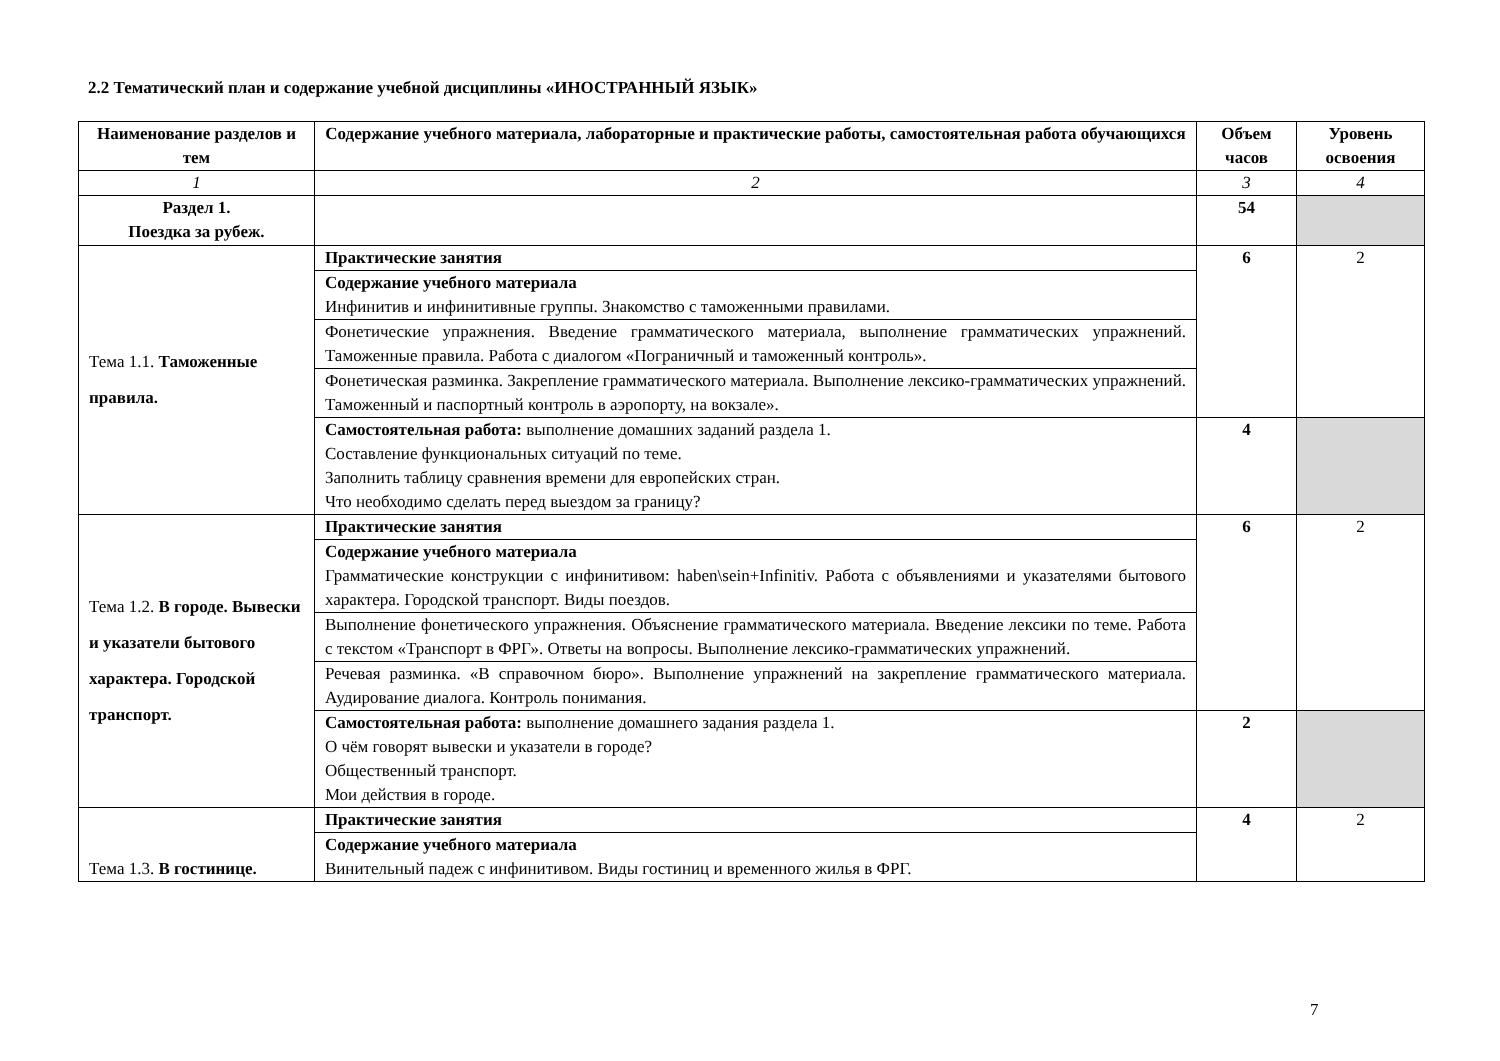2.2 Тематический план и содержание учебной дисциплины «ИНОСТРАННЫЙ ЯЗЫК»
| Наименование разделов и тем | Содержание учебного материала, лабораторные и практические работы, самостоятельная работа обучающихся | Объем часов | Уровень освоения |
| --- | --- | --- | --- |
| 1 | 2 | 3 | 4 |
| Раздел 1. Поездка за рубеж. | | 54 | |
| Тема 1.1. Таможенные правила. | Практические занятия | 6 | 2 |
| | Содержание учебного материала Инфинитив и инфинитивные группы. Знакомство с таможенными правилами. | | |
| | Фонетические упражнения. Введение грамматического материала, выполнение грамматических упражнений. Таможенные правила. Работа с диалогом «Пограничный и таможенный контроль». | | |
| | Фонетическая разминка. Закрепление грамматического материала. Выполнение лексико-грамматических упражнений. Таможенный и паспортный контроль в аэропорту, на вокзале». | | |
| | Самостоятельная работа: выполнение домашних заданий раздела 1. Составление функциональных ситуаций по теме. Заполнить таблицу сравнения времени для европейских стран. Что необходимо сделать перед выездом за границу? | 4 | |
| Тема 1.2. В городе. Вывески и указатели бытового характера. Городской транспорт. | Практические занятия | 6 | 2 |
| | Содержание учебного материала Грамматические конструкции с инфинитивом: haben\sein+Infinitiv. Работа с объявлениями и указателями бытового характера. Городской транспорт. Виды поездов. | | |
| | Выполнение фонетического упражнения. Объяснение грамматического материала. Введение лексики по теме. Работа с текстом «Транспорт в ФРГ». Ответы на вопросы. Выполнение лексико-грамматических упражнений. | | |
| | Речевая разминка. «В справочном бюро». Выполнение упражнений на закрепление грамматического материала. Аудирование диалога. Контроль понимания. | | |
| | Самостоятельная работа: выполнение домашнего задания раздела 1. О чём говорят вывески и указатели в городе? Общественный транспорт. Мои действия в городе. | 2 | |
| Тема 1.3. В гостинице. | Практические занятия | 4 | 2 |
| | Содержание учебного материала Винительный падеж с инфинитивом. Виды гостиниц и временного жилья в ФРГ. | | |
7